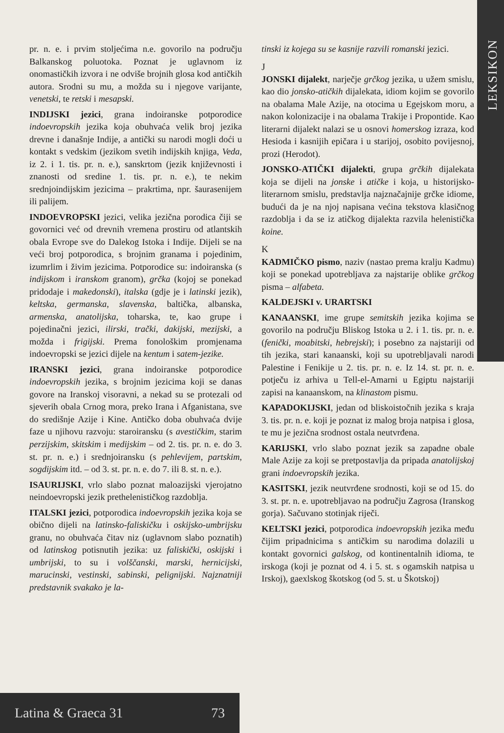LEKSIKON
pr. n. e. i prvim stoljećima n.e. govorilo na području Balkanskog poluotoka. Poznat je uglavnom iz onomastičkih izvora i ne odviše brojnih glosa kod antičkih autora. Srodni su mu, a možda su i njegove varijante, venetski, te retski i mesapski.
INDIJSKI jezici, grana indoiranske potporodice indoevropskih jezika koja obuhvaća velik broj jezika drevne i današnje Indije, a antički su narodi mogli doći u kontakt s vedskim (jezikom svetih indijskih knjiga, Veda, iz 2. i 1. tis. pr. n. e.), sanskrtom (jezik književnosti i znanosti od sredine 1. tis. pr. n. e.), te nekim srednjoindijskim jezicima – prakrtima, npr. šaurasenijem ili palijem.
INDOEVROPSKI jezici, velika jezična porodica čiji se govornici već od drevnih vremena prostiru od atlantskih obala Evrope sve do Dalekog Istoka i Indije. Dijeli se na veći broj potporodica, s brojnim granama i pojedinim, izumrlim i živim jezicima. Potporodice su: indoiranska (s indijskom i iranskom granom), grčka (kojoj se ponekad pridodaje i makedonski), italska (gdje je i latinski jezik), keltska, germanska, slavenska, baltička, albanska, armenska, anatolijska, toharska, te, kao grupe i pojedinačni jezici, ilirski, trački, dakijski, mezijski, a možda i frigijski. Prema fonološkim promjenama indoevropski se jezici dijele na kentum i satem-jezike.
IRANSKI jezici, grana indoiranske potporodice indoevropskih jezika, s brojnim jezicima koji se danas govore na Iranskoj visoravni, a nekad su se protezali od sjeverih obala Crnog mora, preko Irana i Afganistana, sve do središnje Azije i Kine. Antičko doba obuhvaća dvije faze u njihovu razvoju: staroiransku (s avestičkim, starim perzijskim, skitskim i medijskim – od 2. tis. pr. n. e. do 3. st. pr. n. e.) i srednjoiransku (s pehlevijem, partskim, sogdijskim itd. – od 3. st. pr. n. e. do 7. ili 8. st. n. e.).
ISAURIJSKI, vrlo slabo poznat maloazijski vjerojatno neindoevropski jezik prethelenističkog razdoblja.
ITALSKI jezici, potporodica indoevropskih jezika koja se obično dijeli na latinsko-faliskičku i oskijsko-umbrijsku granu, no obuhvaća čitav niz (uglavnom slabo poznatih) od latinskog potisnutih jezika: uz faliskički, oskijski i umbrijski, to su i volščanski, marski, hernicijski, marucinski, vestinski, sabinski, pelignijski. Najznatniji predstavnik svakako je la-
tinski iz kojega su se kasnije razvili romanski jezici.
J
JONSKI dijalekt, narječje grčkog jezika, u užem smislu, kao dio jonsko-atičkih dijalekata, idiom kojim se govorilo na obalama Male Azije, na otocima u Egejskom moru, a nakon kolonizacije i na obalama Trakije i Propontide. Kao literarni dijalekt nalazi se u osnovi homerskog izraza, kod Hesioda i kasnijih epičara i u starijoj, osobito povijesnoj, prozi (Herodot).
JONSKO-ATIČKI dijalekti, grupa grčkih dijalekata koja se dijeli na jonske i atičke i koja, u historijsko-literarnom smislu, predstavlja najznačajnije grčke idiome, budući da je na njoj napisana većina tekstova klasičnog razdoblja i da se iz atičkog dijalekta razvila helenistička koine.
K
KADMIČKO pismo, naziv (nastao prema kralju Kadmu) koji se ponekad upotrebljava za najstarije oblike grčkog pisma – alfabeta.
KALDEJSKI v. URARTSKI
KANAANSKI, ime grupe semitskih jezika kojima se govorilo na području Bliskog Istoka u 2. i 1. tis. pr. n. e. (fenički, moabitski, hebrejski); i posebno za najstariji od tih jezika, stari kanaanski, koji su upotrebljavali narodi Palestine i Fenikije u 2. tis. pr. n. e. Iz 14. st. pr. n. e. potječu iz arhiva u Tell-el-Amarni u Egiptu najstariji zapisi na kanaanskom, na klinastom pismu.
KAPADOKIJSKI, jedan od bliskoistočnih jezika s kraja 3. tis. pr. n. e. koji je poznat iz malog broja natpisa i glosa, te mu je jezična srodnost ostala neutvrđena.
KARIJSKI, vrlo slabo poznat jezik sa zapadne obale Male Azije za koji se pretpostavlja da pripada anatolijskoj grani indoevropskih jezika.
KASITSKI, jezik neutvrđene srodnosti, koji se od 15. do 3. st. pr. n. e. upotrebljavao na području Zagrosa (Iranskog gorja). Sačuvano stotinjak riječi.
KELTSKI jezici, potporodica indoevropskih jezika među čijim pripadnicima s antičkim su narodima dolazili u kontakt govornici galskog, od kontinentalnih idioma, te irskoga (koji je poznat od 4. i 5. st. s ogamskih natpisa u Irskoj), gaexlskog škotskog (od 5. st. u Škotskoj)
Latina & Graeca 31 73